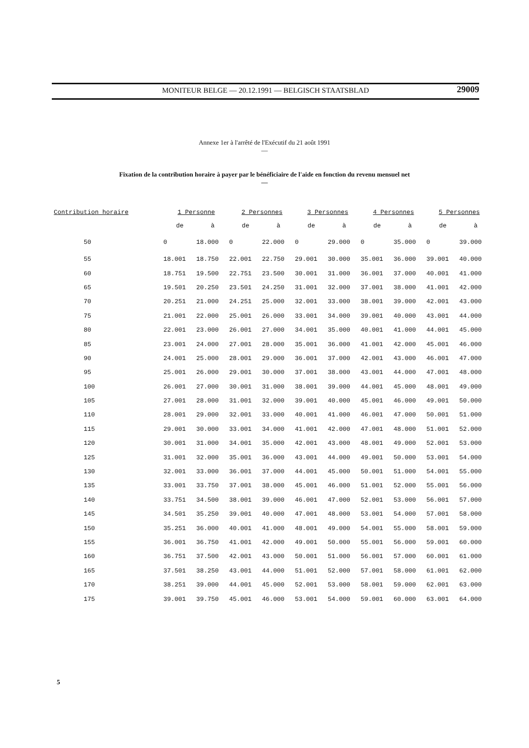MONITEUR BELGE — 20.12.1991 — BELGISCH STAATSBLAD
29009
Annexe 1er à l'arrêté de l'Exécutif du 21 août 1991
—
Fixation de la contribution horaire à payer par le bénéficiaire de l'aide en fonction du revenu mensuel net
—
| Contribution horaire | 1 Personne | | 2 Personnes | | 3 Personnes | | 4 Personnes | | 5 Personnes | |
| --- | --- | --- | --- | --- | --- | --- | --- | --- | --- | --- |
| | de | à | de | à | de | à | de | à | de | à |
| 50 | 0 | 18.000 | 0 | 22.000 | 0 | 29.000 | 0 | 35.000 | 0 | 39.000 |
| 55 | 18.001 | 18.750 | 22.001 | 22.750 | 29.001 | 30.000 | 35.001 | 36.000 | 39.001 | 40.000 |
| 60 | 18.751 | 19.500 | 22.751 | 23.500 | 30.001 | 31.000 | 36.001 | 37.000 | 40.001 | 41.000 |
| 65 | 19.501 | 20.250 | 23.501 | 24.250 | 31.001 | 32.000 | 37.001 | 38.000 | 41.001 | 42.000 |
| 70 | 20.251 | 21.000 | 24.251 | 25.000 | 32.001 | 33.000 | 38.001 | 39.000 | 42.001 | 43.000 |
| 75 | 21.001 | 22.000 | 25.001 | 26.000 | 33.001 | 34.000 | 39.001 | 40.000 | 43.001 | 44.000 |
| 80 | 22.001 | 23.000 | 26.001 | 27.000 | 34.001 | 35.000 | 40.001 | 41.000 | 44.001 | 45.000 |
| 85 | 23.001 | 24.000 | 27.001 | 28.000 | 35.001 | 36.000 | 41.001 | 42.000 | 45.001 | 46.000 |
| 90 | 24.001 | 25.000 | 28.001 | 29.000 | 36.001 | 37.000 | 42.001 | 43.000 | 46.001 | 47.000 |
| 95 | 25.001 | 26.000 | 29.001 | 30.000 | 37.001 | 38.000 | 43.001 | 44.000 | 47.001 | 48.000 |
| 100 | 26.001 | 27.000 | 30.001 | 31.000 | 38.001 | 39.000 | 44.001 | 45.000 | 48.001 | 49.000 |
| 105 | 27.001 | 28.000 | 31.001 | 32.000 | 39.001 | 40.000 | 45.001 | 46.000 | 49.001 | 50.000 |
| 110 | 28.001 | 29.000 | 32.001 | 33.000 | 40.001 | 41.000 | 46.001 | 47.000 | 50.001 | 51.000 |
| 115 | 29.001 | 30.000 | 33.001 | 34.000 | 41.001 | 42.000 | 47.001 | 48.000 | 51.001 | 52.000 |
| 120 | 30.001 | 31.000 | 34.001 | 35.000 | 42.001 | 43.000 | 48.001 | 49.000 | 52.001 | 53.000 |
| 125 | 31.001 | 32.000 | 35.001 | 36.000 | 43.001 | 44.000 | 49.001 | 50.000 | 53.001 | 54.000 |
| 130 | 32.001 | 33.000 | 36.001 | 37.000 | 44.001 | 45.000 | 50.001 | 51.000 | 54.001 | 55.000 |
| 135 | 33.001 | 33.750 | 37.001 | 38.000 | 45.001 | 46.000 | 51.001 | 52.000 | 55.001 | 56.000 |
| 140 | 33.751 | 34.500 | 38.001 | 39.000 | 46.001 | 47.000 | 52.001 | 53.000 | 56.001 | 57.000 |
| 145 | 34.501 | 35.250 | 39.001 | 40.000 | 47.001 | 48.000 | 53.001 | 54.000 | 57.001 | 58.000 |
| 150 | 35.251 | 36.000 | 40.001 | 41.000 | 48.001 | 49.000 | 54.001 | 55.000 | 58.001 | 59.000 |
| 155 | 36.001 | 36.750 | 41.001 | 42.000 | 49.001 | 50.000 | 55.001 | 56.000 | 59.001 | 60.000 |
| 160 | 36.751 | 37.500 | 42.001 | 43.000 | 50.001 | 51.000 | 56.001 | 57.000 | 60.001 | 61.000 |
| 165 | 37.501 | 38.250 | 43.001 | 44.000 | 51.001 | 52.000 | 57.001 | 58.000 | 61.001 | 62.000 |
| 170 | 38.251 | 39.000 | 44.001 | 45.000 | 52.001 | 53.000 | 58.001 | 59.000 | 62.001 | 63.000 |
| 175 | 39.001 | 39.750 | 45.001 | 46.000 | 53.001 | 54.000 | 59.001 | 60.000 | 63.001 | 64.000 |
5